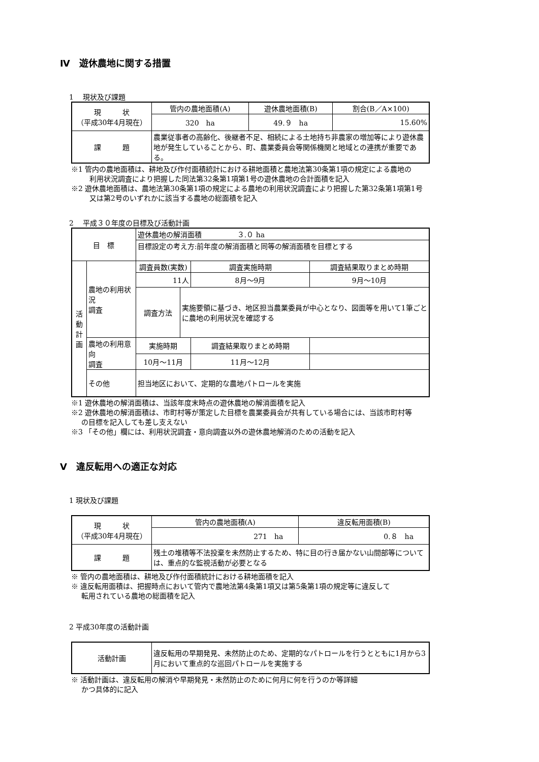Ⅳ　遊休農地に関する措置
1　 現状及び課題
| 現 状 （平成30年4月現在） | 管内の農地面積(A) | 遊休農地面積(B) | 割合(B／A×100) |
| | 320 ha | 49.９ ha | 15.60% |
| 課 題 | 農業従事者の高齢化、後継者不足、相続による土地持ち非農家の増加等により遊休農地が発生していることから、町、農業委員会等関係機関と地域との連携が重要である。 | | |
※1 管内の農地面積は、耕地及び作付面積統計における耕地面積と農地法第30条第1項の規定による農地の
利用状況調査により把握した同法第32条第1項第1号の遊休農地の合計面積を記入
※2 遊休農地面積は、農地法第30条第1項の規定による農地の利用状況調査により把握した第32条第1項第1号
又は第2号のいずれかに該当する農地の総面積を記入
2　 平成３０年度の目標及び活動計画
| 目 標 | | 遊休農地の解消面積 ３.０ ha | | | |
| | | 目標設定の考え方:前年度の解消面積と同等の解消面積を目標とする | | | |
| 活 動 計 画 | 農地の利用状況 調査 | 調査員数(実数) | | 調査実施時期 | 調査結果取りまとめ時期 |
| | | 11人 | | 8月～9月 | 9月～10月 |
| | | 調査方法 | 実施要領に基づき、地区担当農業委員が中心となり、図面等を用いて1筆ごとに農地の利用状況を確認する | | |
| | 農地の利用意向 調査 | 実施時期 | | 調査結果取りまとめ時期 | |
| | | 10月～11月 | | 11月～12月 | |
| | その他 | 担当地区において、定期的な農地パトロールを実施 | | | |
※1 遊休農地の解消面積は、当該年度末時点の遊休農地の解消面積を記入
※2 遊休農地の解消面積は、市町村等が策定した目標を農業委員会が共有している場合には、当該市町村等
の目標を記入しても差し支えない
※3 「その他」欄には、利用状況調査・意向調査以外の遊休農地解消のための活動を記入
Ⅴ　違反転用への適正な対応
1 現状及び課題
| 現 状 （平成30年4月現在） | 管内の農地面積(A) | 違反転用面積(B) |
| | 271 ha | 0.８ ha |
| 課 題 | 残土の堆積等不法投棄を未然防止するため、特に目の行き届かない山間部等については、重点的な監視活動が必要となる | |
※ 管内の農地面積は、耕地及び作付面積統計における耕地面積を記入
※ 違反転用面積は、把握時点において管内で農地法第4条第1項又は第5条第1項の規定等に違反して
転用されている農地の総面積を記入
2 平成30年度の活動計画
| 活動計画 | 違反転用の早期発見、未然防止のため、定期的なパトロールを行うとともに1月から3月において重点的な巡回パトロールを実施する |
※ 活動計画は、違反転用の解消や早期発見・未然防止のために何月に何を行うのか等詳細
かつ具体的に記入